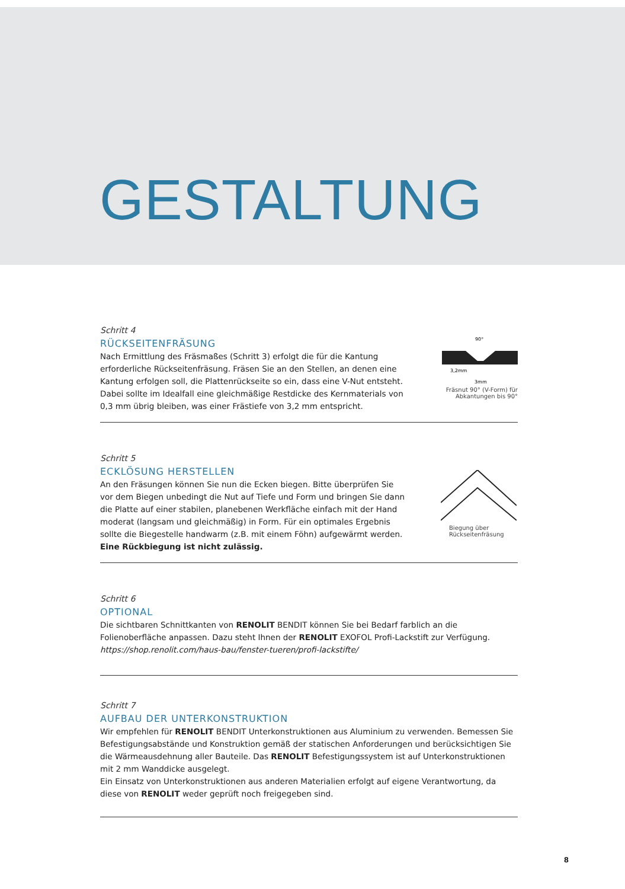GESTALTUNG
Schritt 4
RÜCKSEITENFRÄSUNG
Nach Ermittlung des Fräsmaßes (Schritt 3) erfolgt die für die Kantung erforderliche Rückseitenfräsung. Fräsen Sie an den Stellen, an denen eine Kantung erfolgen soll, die Plattenrückseite so ein, dass eine V-Nut entsteht. Dabei sollte im Idealfall eine gleichmäßige Restdicke des Kernmaterials von 0,3 mm übrig bleiben, was einer Frästiefe von 3,2 mm entspricht.
90°
3,2mm
3mm
Fräsnut 90° (V-Form) für Abkantungen bis 90°
Schritt 5
ECKLÖSUNG HERSTELLEN
An den Fräsungen können Sie nun die Ecken biegen. Bitte überprüfen Sie vor dem Biegen unbedingt die Nut auf Tiefe und Form und bringen Sie dann die Platte auf einer stabilen, planebenen Werkfläche einfach mit der Hand moderat (langsam und gleichmäßig) in Form. Für ein optimales Ergebnis sollte die Biegestelle handwarm (z.B. mit einem Föhn) aufgewärmt werden.
Eine Rückbiegung ist nicht zulässig.
Biegung über Rückseitenfräsung
Schritt 6
OPTIONAL
Die sichtbaren Schnittkanten von RENOLIT BENDIT können Sie bei Bedarf farblich an die Folienoberfläche anpassen. Dazu steht Ihnen der RENOLIT EXOFOL Profi-Lackstift zur Verfügung.
https://shop.renolit.com/haus-bau/fenster-tueren/profi-lackstifte/
Schritt 7
AUFBAU DER UNTERKONSTRUKTION
Wir empfehlen für RENOLIT BENDIT Unterkonstruktionen aus Aluminium zu verwenden. Bemessen Sie Befestigungsabstände und Konstruktion gemäß der statischen Anforderungen und berücksichtigen Sie die Wärmeausdehnung aller Bauteile. Das RENOLIT Befestigungssystem ist auf Unterkonstruktionen mit 2 mm Wanddicke ausgelegt.
Ein Einsatz von Unterkonstruktionen aus anderen Materialien erfolgt auf eigene Verantwortung, da diese von RENOLIT weder geprüft noch freigegeben sind.
8